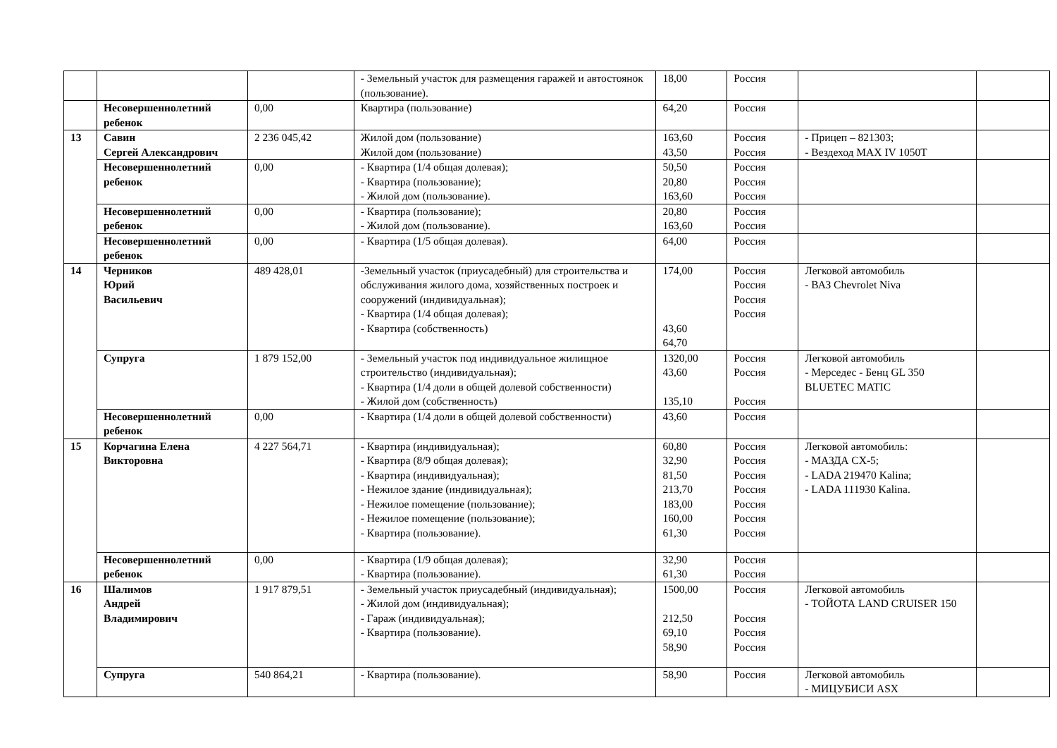| | | | - Земельный участок для размещения гаражей и автостоянок (пользование). | 18,00 | Россия | | |
| | Несовершеннолетний ребенок | 0,00 | Квартира (пользование) | 64,20 | Россия | | |
| 13 | Савин Сергей Александрович | 2 236 045,42 | Жилой дом (пользование) Жилой дом (пользование) | 163,60 43,50 | Россия Россия | - Прицеп – 821303; - Вездеход MAX IV 1050T | |
| | Несовершеннолетний ребенок | 0,00 | - Квартира (1/4 общая долевая); - Квартира (пользование); - Жилой дом (пользование). | 50,50 20,80 163,60 | Россия Россия Россия | | |
| | Несовершеннолетний ребенок | 0,00 | - Квартира (пользование); - Жилой дом (пользование). | 20,80 163,60 | Россия Россия | | |
| | Несовершеннолетний ребенок | 0,00 | - Квартира (1/5 общая долевая). | 64,00 | Россия | | |
| 14 | Черников Юрий Васильевич | 489 428,01 | -Земельный участок (приусадебный) для строительства и обслуживания жилого дома, хозяйственных построек и сооружений (индивидуальная); - Квартира (1/4 общая долевая); - Квартира (собственность) | 174,00 43,60 64,70 | Россия Россия Россия Россия | Легковой автомобиль - ВАЗ Chevrolet Niva | |
| | Супруга | 1 879 152,00 | - Земельный участок под индивидуальное жилищное строительство (индивидуальная); - Квартира (1/4 доли в общей долевой собственности) - Жилой дом (собственность) | 1320,00 43,60 135,10 | Россия Россия Россия | Легковой автомобиль - Мерседес - Бенц GL 350 BLUETEC MATIC | |
| | Несовершеннолетний ребенок | 0,00 | - Квартира (1/4 доли в общей долевой собственности) | 43,60 | Россия | | |
| 15 | Корчагина Елена Викторовна | 4 227 564,71 | - Квартира (индивидуальная); - Квартира (8/9 общая долевая); - Квартира (индивидуальная); - Нежилое здание (индивидуальная); - Нежилое помещение (пользование); - Нежилое помещение (пользование); - Квартира (пользование). | 60,80 32,90 81,50 213,70 183,00 160,00 61,30 | Россия Россия Россия Россия Россия Россия Россия | Легковой автомобиль: - МАЗДА CX-5; - LADA 219470 Kalina; - LADA 111930 Kalina. | |
| | Несовершеннолетний ребенок | 0,00 | - Квартира (1/9 общая долевая); - Квартира (пользование). | 32,90 61,30 | Россия Россия | | |
| 16 | Шалимов Андрей Владимирович | 1 917 879,51 | - Земельный участок приусадебный (индивидуальная); - Жилой дом (индивидуальная); - Гараж (индивидуальная); - Квартира (пользование). | 1500,00 212,50 69,10 58,90 | Россия Россия Россия Россия | Легковой автомобиль - ТОЙОТА LAND CRUISER 150 | |
| | Супруга | 540 864,21 | - Квартира (пользование). | 58,90 | Россия | Легковой автомобиль - МИЦУБИСИ ASX | |